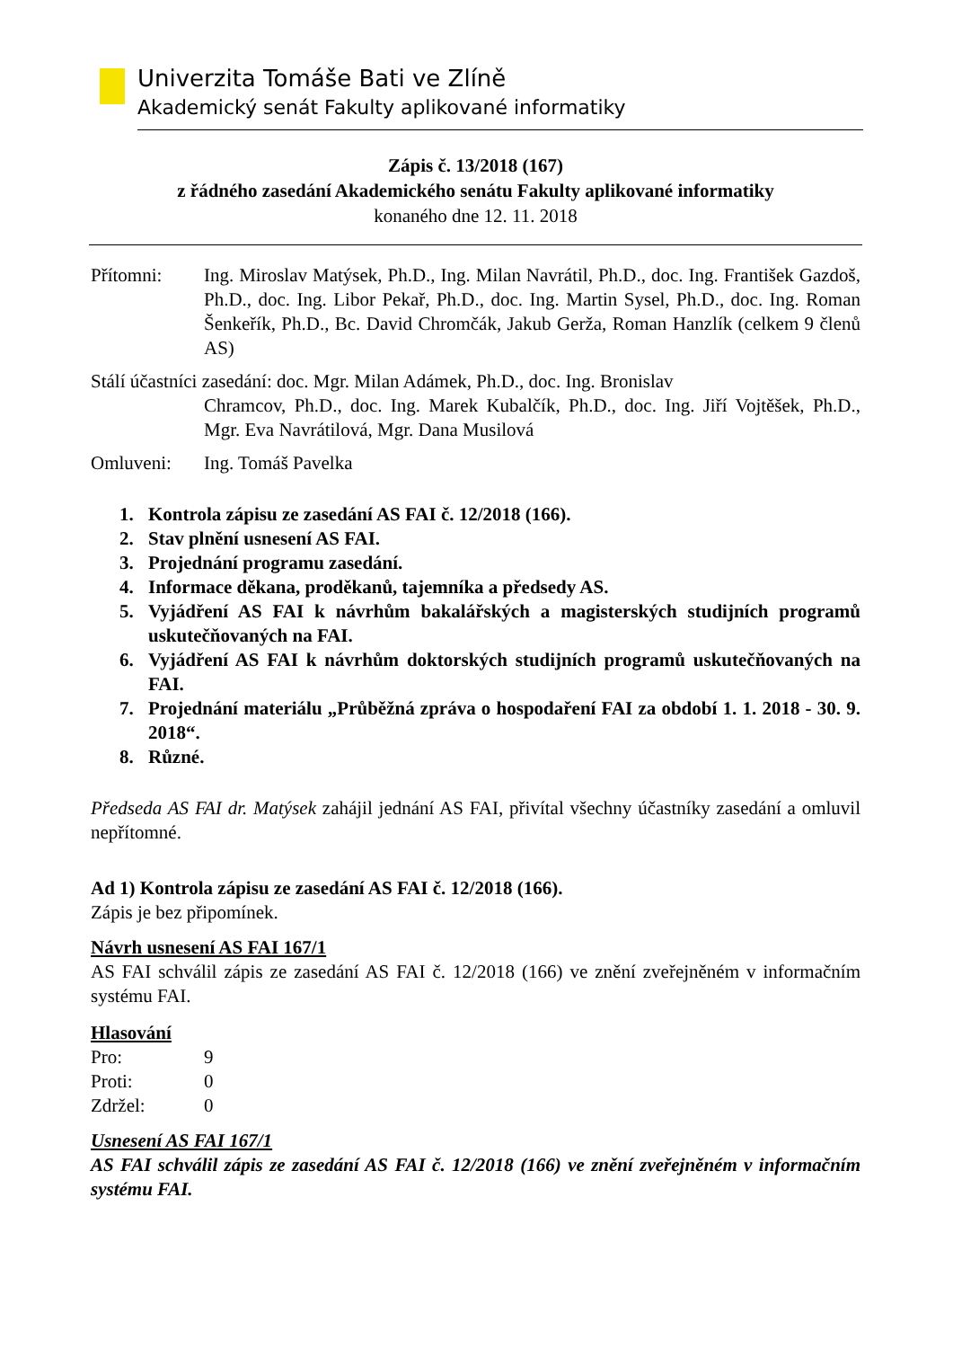Univerzita Tomáše Bati ve Zlíně
Akademický senát Fakulty aplikované informatiky
Zápis č. 13/2018 (167)
z řádného zasedání Akademického senátu Fakulty aplikované informatiky
konaného dne 12. 11. 2018
Přítomni: Ing. Miroslav Matýsek, Ph.D., Ing. Milan Navrátil, Ph.D., doc. Ing. František Gazdoš, Ph.D., doc. Ing. Libor Pekař, Ph.D., doc. Ing. Martin Sysel, Ph.D., doc. Ing. Roman Šenkeřík, Ph.D., Bc. David Chromčák, Jakub Gerža, Roman Hanzlík (celkem 9 členů AS)
Stálí účastníci zasedání: doc. Mgr. Milan Adámek, Ph.D., doc. Ing. Bronislav
Chramcov, Ph.D., doc. Ing. Marek Kubalčík, Ph.D., doc. Ing. Jiří Vojtěšek, Ph.D., Mgr. Eva Navrátilová, Mgr. Dana Musilová
Omluveni: Ing. Tomáš Pavelka
1. Kontrola zápisu ze zasedání AS FAI č. 12/2018 (166).
2. Stav plnění usnesení AS FAI.
3. Projednání programu zasedání.
4. Informace děkana, proděkanů, tajemníka a předsedy AS.
5. Vyjádření AS FAI k návrhům bakalářských a magisterských studijních programů uskutečňovaných na FAI.
6. Vyjádření AS FAI k návrhům doktorských studijních programů uskutečňovaných na FAI.
7. Projednání materiálu „Průběžná zpráva o hospodaření FAI za období 1. 1. 2018 - 30. 9. 2018“.
8. Různé.
Předseda AS FAI dr. Matýsek zahájil jednání AS FAI, přivítal všechny účastníky zasedání a omluvil nepřítomné.
Ad 1) Kontrola zápisu ze zasedání AS FAI č. 12/2018 (166).
Zápis je bez připomínek.
Návrh usnesení AS FAI 167/1
AS FAI schválil zápis ze zasedání AS FAI č. 12/2018 (166) ve znění zveřejněném v informačním systému FAI.
Hlasování
Pro: 9
Proti: 0
Zdržel: 0
Usnesení AS FAI 167/1
AS FAI schválil zápis ze zasedání AS FAI č. 12/2018 (166) ve znění zveřejněném v informačním systému FAI.